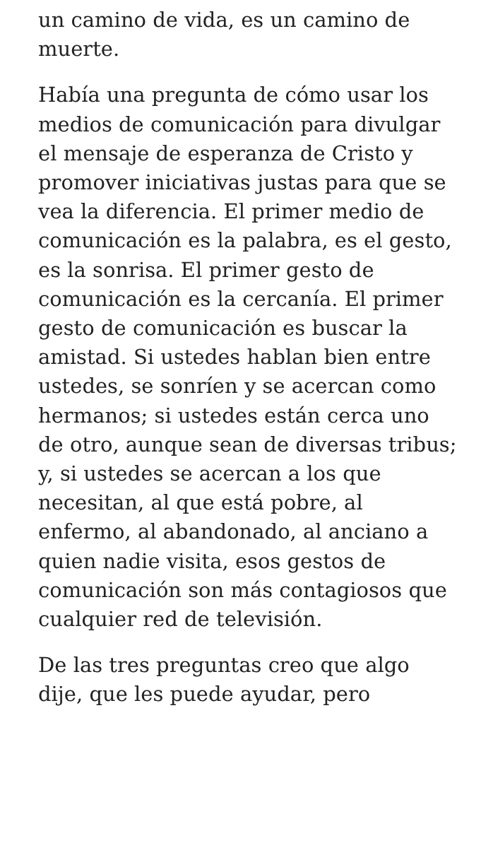un camino de vida, es un camino de muerte.
Había una pregunta de cómo usar los medios de comunicación para divulgar el mensaje de esperanza de Cristo y promover iniciativas justas para que se vea la diferencia. El primer medio de comunicación es la palabra, es el gesto, es la sonrisa. El primer gesto de comunicación es la cercanía. El primer gesto de comunicación es buscar la amistad. Si ustedes hablan bien entre ustedes, se sonríen y se acercan como hermanos; si ustedes están cerca uno de otro, aunque sean de diversas tribus; y, si ustedes se acercan a los que necesitan, al que está pobre, al enfermo, al abandonado, al anciano a quien nadie visita, esos gestos de comunicación son más contagiosos que cualquier red de televisión.
De las tres preguntas creo que algo dije, que les puede ayudar, pero